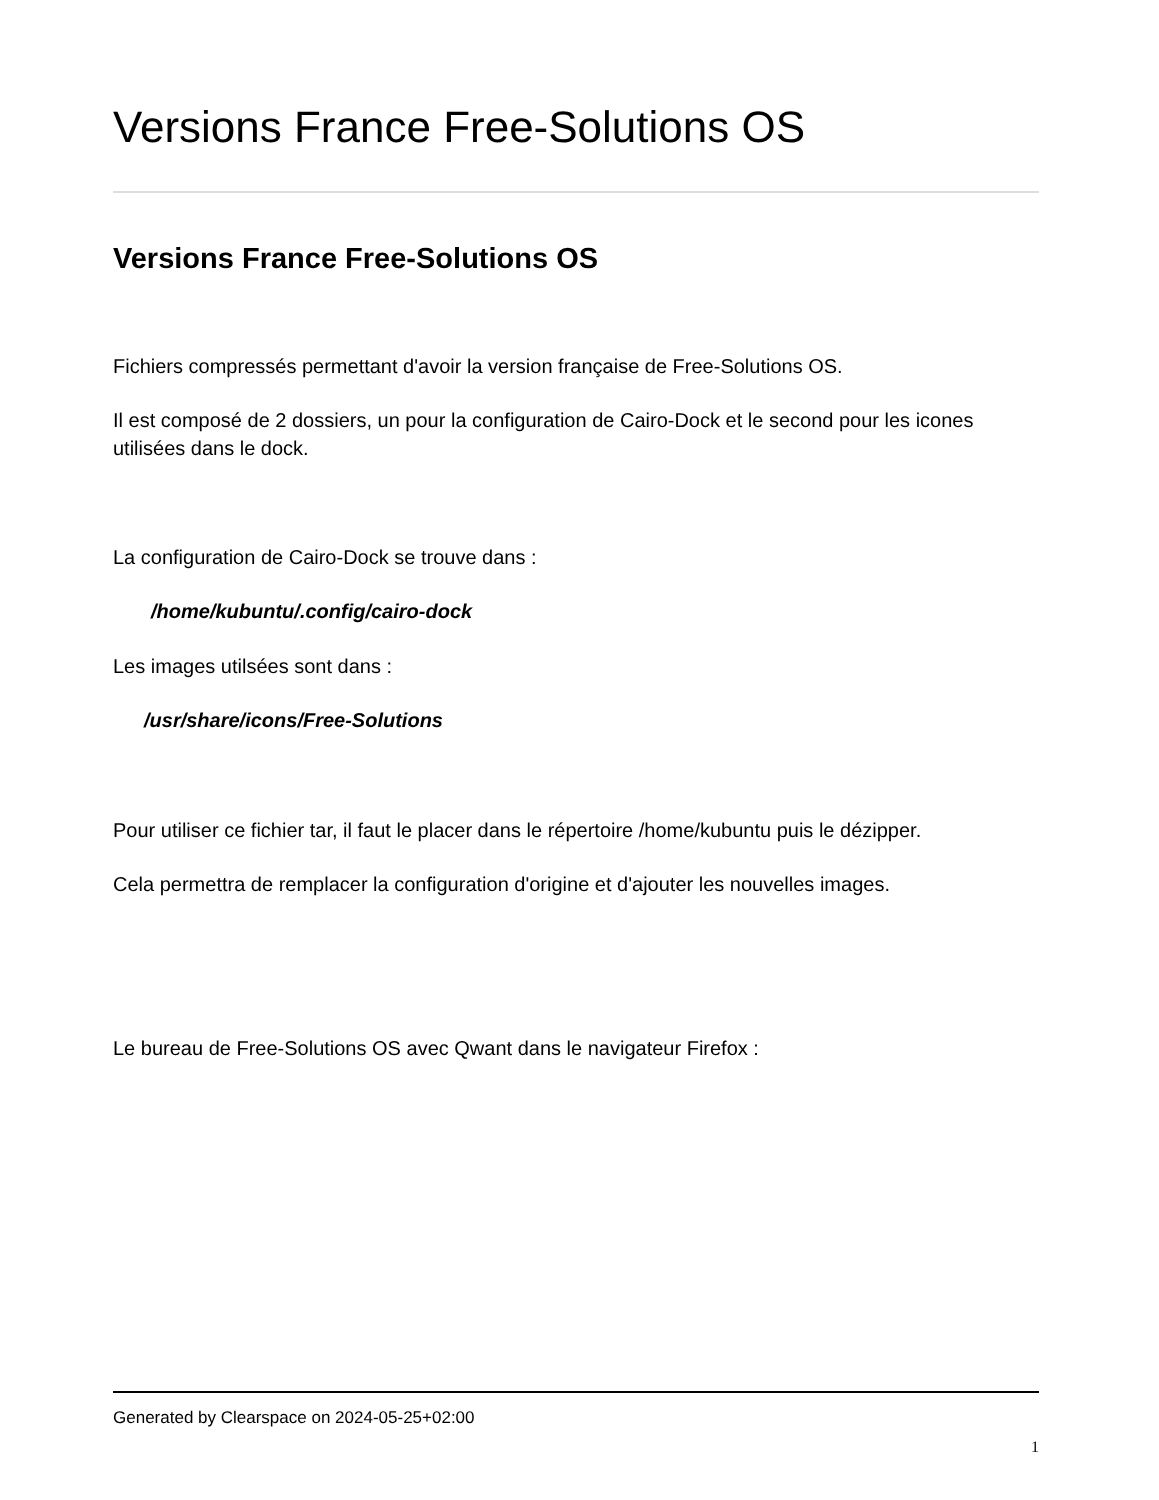Versions France Free-Solutions OS
Versions France Free-Solutions OS
Fichiers compressés permettant d'avoir la version française de Free-Solutions OS.
Il est composé de 2 dossiers, un pour la configuration de Cairo-Dock et le second pour les icones utilisées dans le dock.
La configuration de Cairo-Dock se trouve dans :
/home/kubuntu/.config/cairo-dock
Les images utilsées sont dans :
/usr/share/icons/Free-Solutions
Pour utiliser ce fichier tar, il faut le placer dans le répertoire /home/kubuntu puis le dézipper.
Cela permettra de remplacer la configuration d'origine et d'ajouter les nouvelles images.
Le bureau de Free-Solutions OS avec Qwant dans le navigateur Firefox :
Generated by Clearspace on 2024-05-25+02:00
1